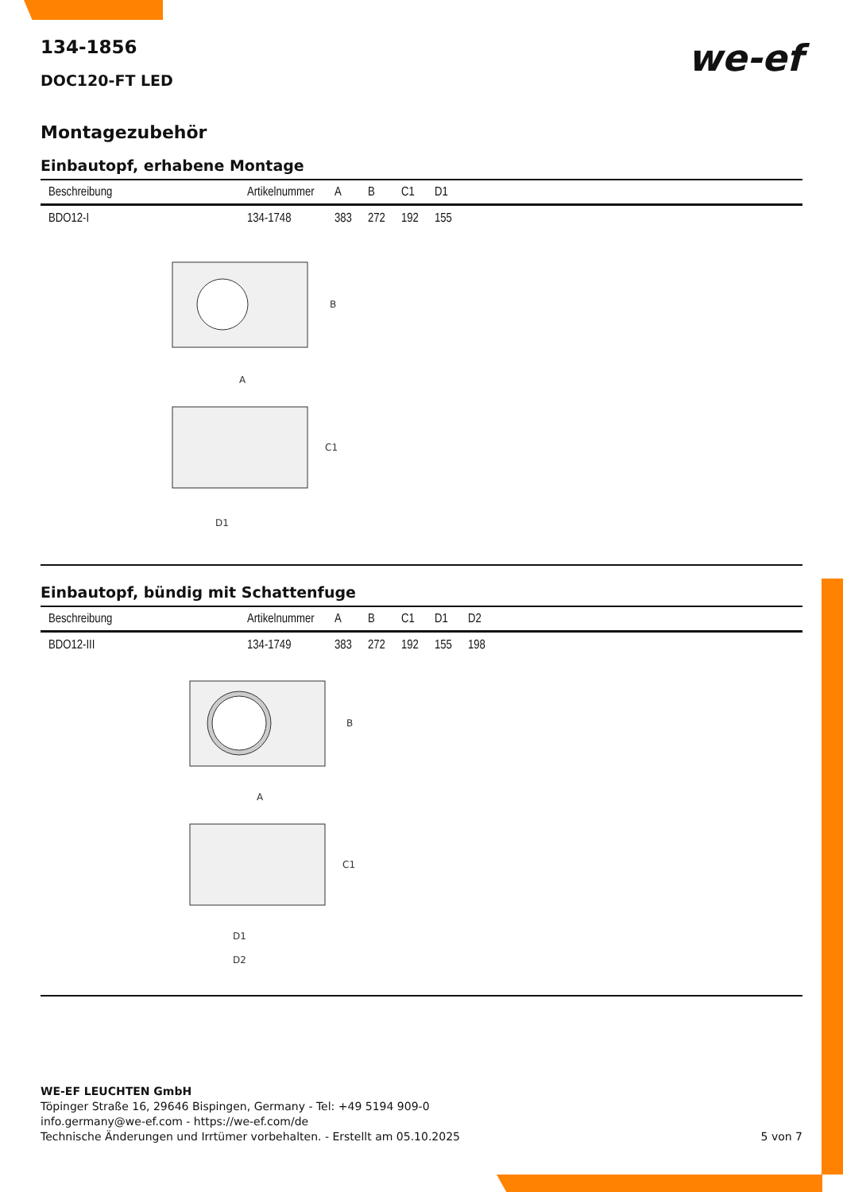we-ef
134-1856
DOC120-FT LED
Montagezubehör
Einbautopf, erhabene Montage
| Beschreibung | Artikelnummer | A | B | C1 | D1 |
| --- | --- | --- | --- | --- | --- |
| BDO12-I | 134-1748 | 383 | 272 | 192 | 155 |
B
A
C1
D1
Einbautopf, bündig mit Schattenfuge
| Beschreibung | Artikelnummer | A | B | C1 | D1 | D2 |
| --- | --- | --- | --- | --- | --- | --- |
| BDO12-III | 134-1749 | 383 | 272 | 192 | 155 | 198 |
B
A
C1
D1
D2
WE-EF LEUCHTEN GmbH
Töpinger Straße 16, 29646 Bispingen, Germany - Tel: +49 5194 909-0
info.germany@we-ef.com - https://we-ef.com/de
Technische Änderungen und Irrtümer vorbehalten. - Erstellt am 05.10.2025 5 von 7